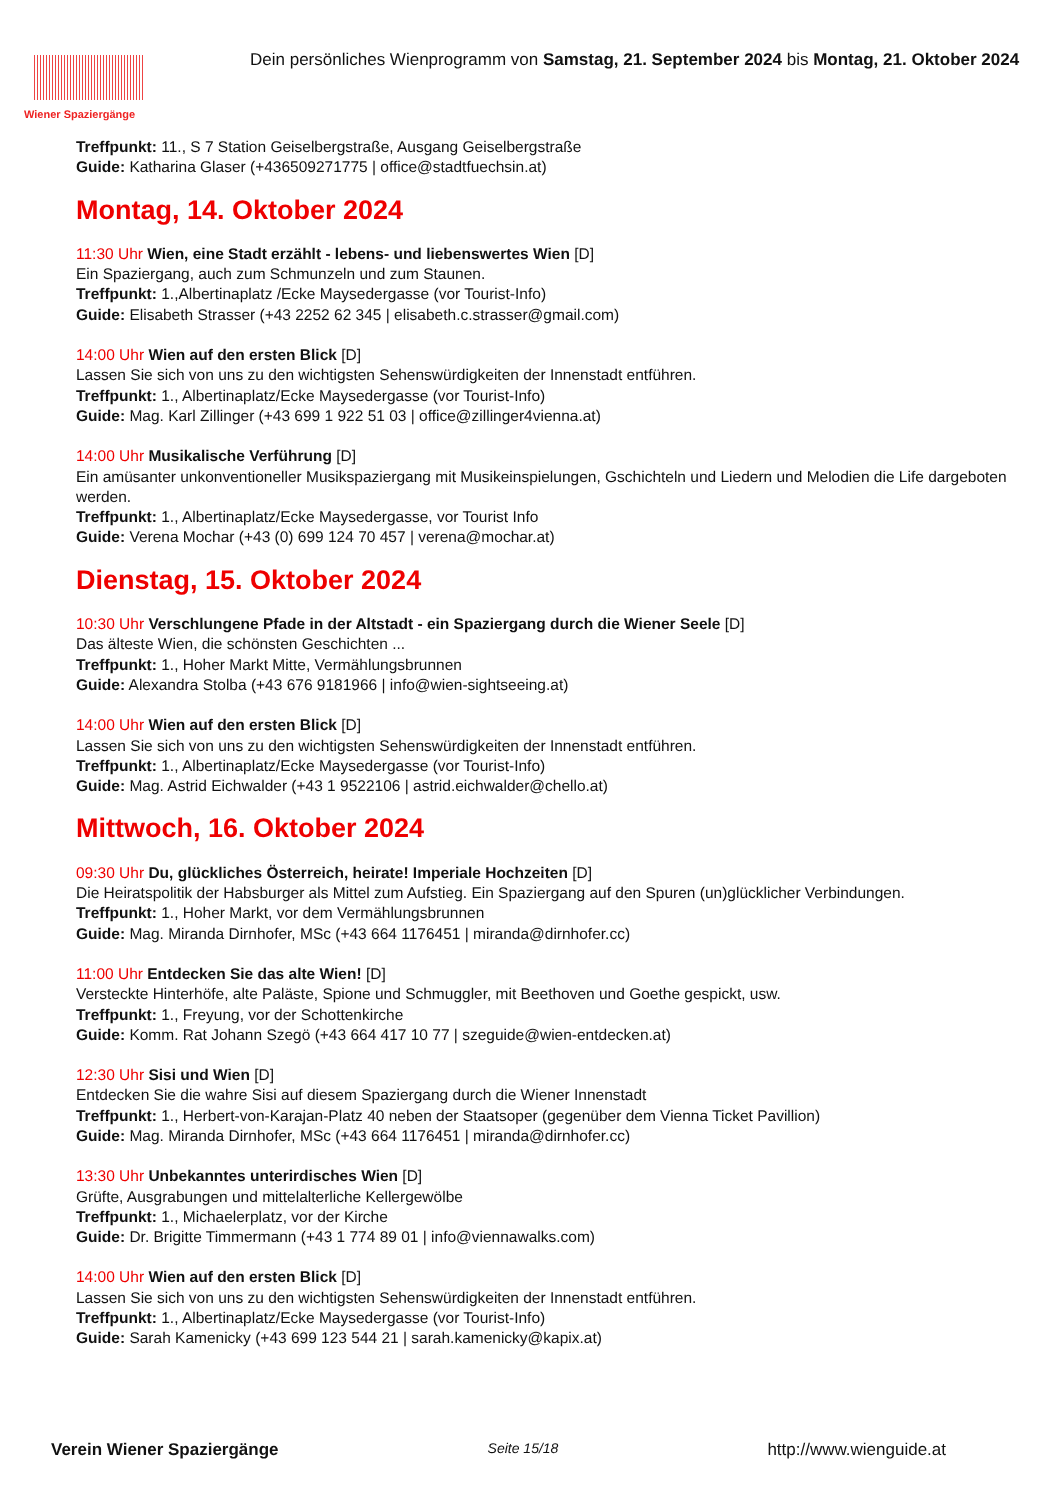Wiener Spaziergänge
Dein persönliches Wienprogramm von Samstag, 21. September 2024 bis Montag, 21. Oktober 2024
Treffpunkt: 11., S 7 Station Geiselbergstraße, Ausgang Geiselbergstraße
Guide: Katharina Glaser (+436509271775 | office@stadtfuechsin.at)
Montag, 14. Oktober 2024
11:30 Uhr Wien, eine Stadt erzählt - lebens- und liebenswertes Wien [D]
Ein Spaziergang, auch zum Schmunzeln und zum Staunen.
Treffpunkt: 1.,Albertinaplatz /Ecke Maysedergasse (vor Tourist-Info)
Guide: Elisabeth Strasser (+43 2252 62 345 | elisabeth.c.strasser@gmail.com)
14:00 Uhr Wien auf den ersten Blick [D]
Lassen Sie sich von uns zu den wichtigsten Sehenswürdigkeiten der Innenstadt entführen.
Treffpunkt: 1., Albertinaplatz/Ecke Maysedergasse (vor Tourist-Info)
Guide: Mag. Karl Zillinger (+43 699 1 922 51 03 | office@zillinger4vienna.at)
14:00 Uhr Musikalische Verführung [D]
Ein amüsanter unkonventioneller Musikspaziergang mit Musikeinspielungen, Gschichteln und Liedern und Melodien die Life dargeboten werden.
Treffpunkt: 1., Albertinaplatz/Ecke Maysedergasse, vor Tourist Info
Guide: Verena Mochar (+43 (0) 699 124 70 457 | verena@mochar.at)
Dienstag, 15. Oktober 2024
10:30 Uhr Verschlungene Pfade in der Altstadt - ein Spaziergang durch die Wiener Seele [D]
Das älteste Wien, die schönsten Geschichten ...
Treffpunkt: 1., Hoher Markt Mitte, Vermählungsbrunnen
Guide: Alexandra Stolba (+43 676 9181966 | info@wien-sightseeing.at)
14:00 Uhr Wien auf den ersten Blick [D]
Lassen Sie sich von uns zu den wichtigsten Sehenswürdigkeiten der Innenstadt entführen.
Treffpunkt: 1., Albertinaplatz/Ecke Maysedergasse (vor Tourist-Info)
Guide: Mag. Astrid Eichwalder (+43 1 9522106 | astrid.eichwalder@chello.at)
Mittwoch, 16. Oktober 2024
09:30 Uhr Du, glückliches Österreich, heirate! Imperiale Hochzeiten [D]
Die Heiratspolitik der Habsburger als Mittel zum Aufstieg. Ein Spaziergang auf den Spuren (un)glücklicher Verbindungen.
Treffpunkt: 1., Hoher Markt, vor dem Vermählungsbrunnen
Guide: Mag. Miranda Dirnhofer, MSc (+43 664 1176451 | miranda@dirnhofer.cc)
11:00 Uhr Entdecken Sie das alte Wien! [D]
Versteckte Hinterhöfe, alte Paläste, Spione und Schmuggler, mit Beethoven und Goethe gespickt, usw.
Treffpunkt: 1., Freyung, vor der Schottenkirche
Guide: Komm. Rat Johann Szegö (+43 664 417 10 77 | szeguide@wien-entdecken.at)
12:30 Uhr Sisi und Wien [D]
Entdecken Sie die wahre Sisi auf diesem Spaziergang durch die Wiener Innenstadt
Treffpunkt: 1., Herbert-von-Karajan-Platz 40 neben der Staatsoper (gegenüber dem Vienna Ticket Pavillion)
Guide: Mag. Miranda Dirnhofer, MSc (+43 664 1176451 | miranda@dirnhofer.cc)
13:30 Uhr Unbekanntes unterirdisches Wien [D]
Grüfte, Ausgrabungen und mittelalterliche Kellergewölbe
Treffpunkt: 1., Michaelerplatz, vor der Kirche
Guide: Dr. Brigitte Timmermann (+43 1 774 89 01 | info@viennawalks.com)
14:00 Uhr Wien auf den ersten Blick [D]
Lassen Sie sich von uns zu den wichtigsten Sehenswürdigkeiten der Innenstadt entführen.
Treffpunkt: 1., Albertinaplatz/Ecke Maysedergasse (vor Tourist-Info)
Guide: Sarah Kamenicky (+43 699 123 544 21 | sarah.kamenicky@kapix.at)
Verein Wiener Spaziergänge Seite 15/18 http://www.wienguide.at